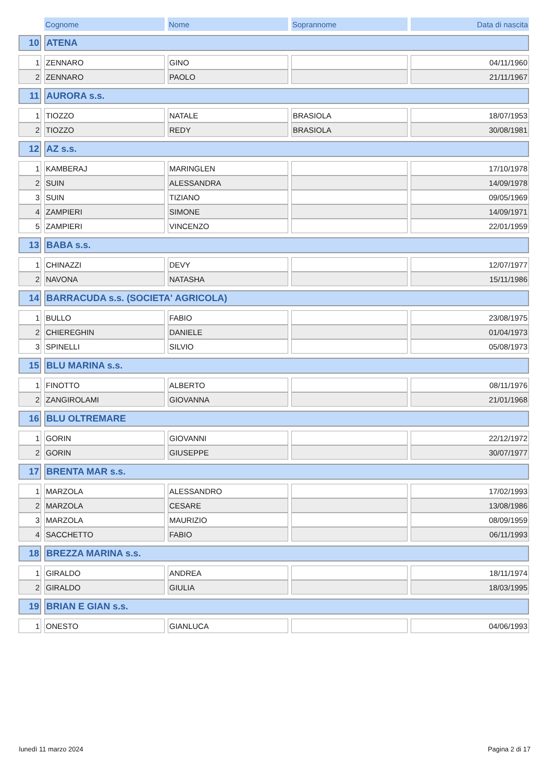| | Cognome | Nome | Soprannome | Data di nascita |
| --- | --- | --- | --- | --- |
| 10 | ATENA | | | |
| 1 | ZENNARO | GINO | | 04/11/1960 |
| 2 | ZENNARO | PAOLO | | 21/11/1967 |
| 11 | AURORA s.s. | | | |
| 1 | TIOZZO | NATALE | BRASIOLA | 18/07/1953 |
| 2 | TIOZZO | REDY | BRASIOLA | 30/08/1981 |
| 12 | AZ s.s. | | | |
| 1 | KAMBERAJ | MARINGLEN | | 17/10/1978 |
| 2 | SUIN | ALESSANDRA | | 14/09/1978 |
| 3 | SUIN | TIZIANO | | 09/05/1969 |
| 4 | ZAMPIERI | SIMONE | | 14/09/1971 |
| 5 | ZAMPIERI | VINCENZO | | 22/01/1959 |
| 13 | BABA s.s. | | | |
| 1 | CHINAZZI | DEVY | | 12/07/1977 |
| 2 | NAVONA | NATASHA | | 15/11/1986 |
| 14 | BARRACUDA s.s. (SOCIETA' AGRICOLA) | | | |
| 1 | BULLO | FABIO | | 23/08/1975 |
| 2 | CHIEREGHIN | DANIELE | | 01/04/1973 |
| 3 | SPINELLI | SILVIO | | 05/08/1973 |
| 15 | BLU MARINA s.s. | | | |
| 1 | FINOTTO | ALBERTO | | 08/11/1976 |
| 2 | ZANGIROLAMI | GIOVANNA | | 21/01/1968 |
| 16 | BLU OLTREMARE | | | |
| 1 | GORIN | GIOVANNI | | 22/12/1972 |
| 2 | GORIN | GIUSEPPE | | 30/07/1977 |
| 17 | BRENTA MAR s.s. | | | |
| 1 | MARZOLA | ALESSANDRO | | 17/02/1993 |
| 2 | MARZOLA | CESARE | | 13/08/1986 |
| 3 | MARZOLA | MAURIZIO | | 08/09/1959 |
| 4 | SACCHETTO | FABIO | | 06/11/1993 |
| 18 | BREZZA MARINA s.s. | | | |
| 1 | GIRALDO | ANDREA | | 18/11/1974 |
| 2 | GIRALDO | GIULIA | | 18/03/1995 |
| 19 | BRIAN E GIAN s.s. | | | |
| 1 | ONESTO | GIANLUCA | | 04/06/1993 |
lunedì 11 marzo 2024 Pagina 2 di 17